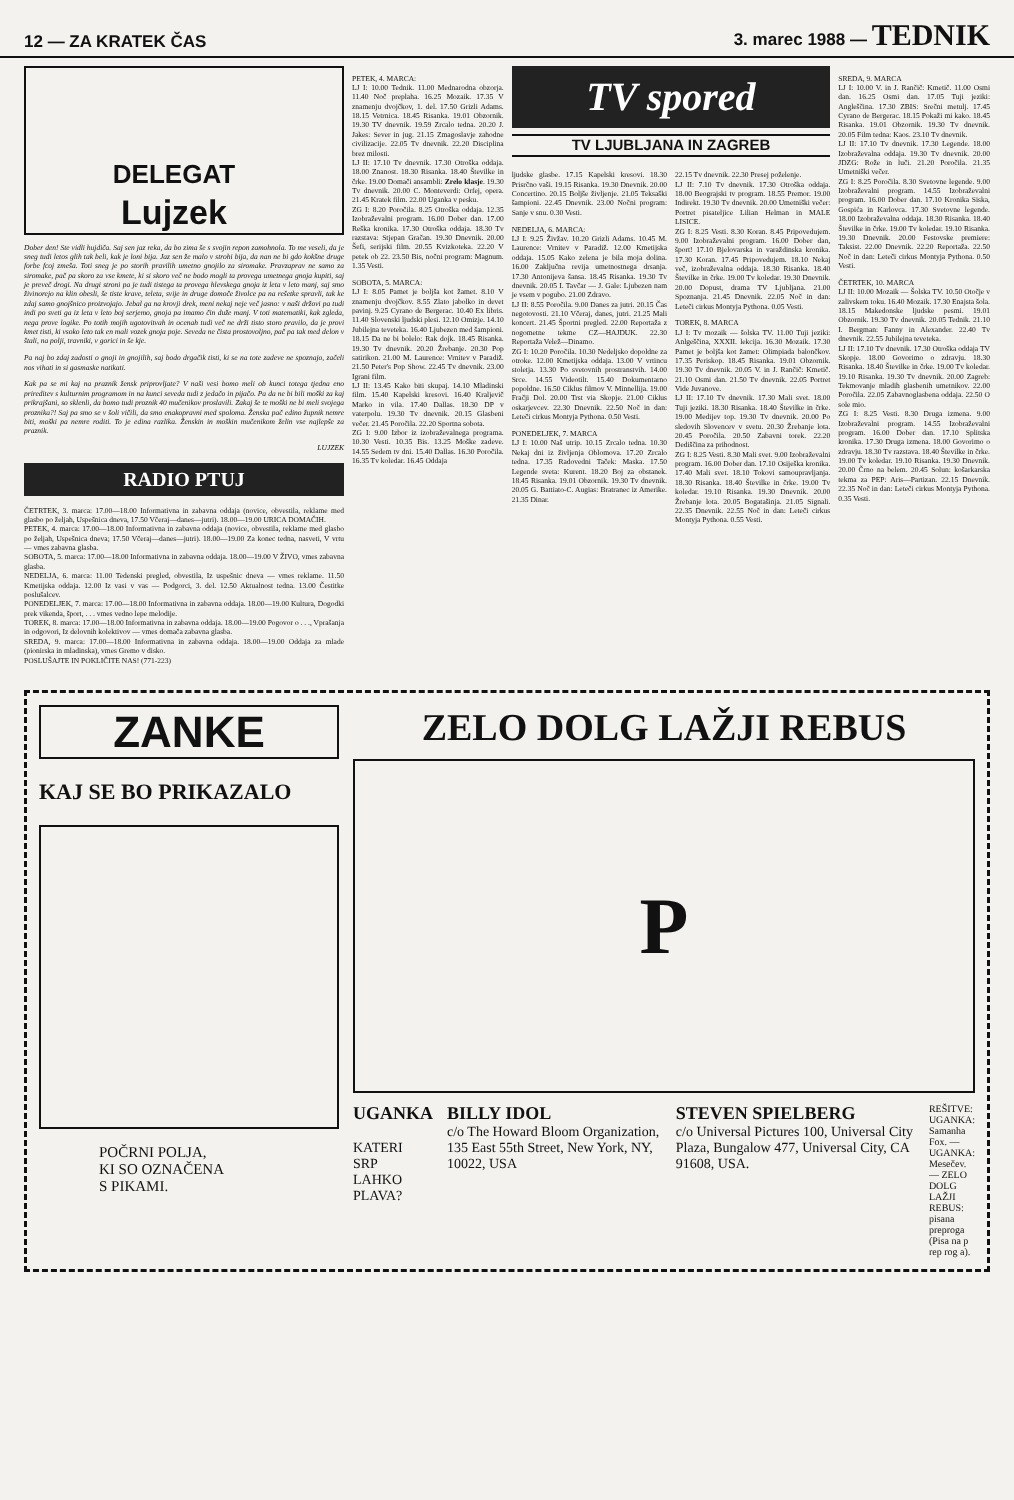12 — ZA KRATEK ČAS 3. marec 1988 — TEDNIK
DELEGAT
Lujzek
Dober den! Ste vidli hujdiča. Saj sen jaz reka, da bo zima še s svojin repon zamohnola. To me veseli, da je sneg tudi letos glih tak beli, kak je loni bija. Jaz sen že malo v strohi bija, da nan ne bi gdo kokšne druge forbe fcoj zmeša. Toti sneg je po storih pravilih umetno gnojilo za siromake. Pravzaprav ne samo za siromake, pač pa skoro za vse kmete, ki si skoro več ne bodo mogli ta provega umetnega gnoja kupiti, saj je preveč drogi. Na drugi stroni pa je tudi tistega ta provega hlevskega gnoja iz leta v leto manj, saj smo živinorejo na klin obesli, še tiste krave, teleta, svije in druge domoče živolce pa na rešetke spravli, tak ke zdaj samo gnojšnico proizvojajo. Jebal ga na krovji drek, meni nekaj neje več jasno: v naši držovi pa tudi indi po sveti ga iz leta v leto boj serjemo, gnoja pa imamo čin duže manj. V toti matematiki, kak zgleda, nega prove logike. Po totih mojih ugotovitvah in ocenah tudi več ne drži tisto storo pravilo, da je provi kmet tisti, ki vsoko leto tak en mali vozek gnoja poje. Seveda ne čista prostovoljno, pač pa tak med delon v štali, na polji, travniki, v gorici in še kje.
Pa naj bo zdaj zadosti o gnoji in gnojilih, saj bodo drgačik tisti, ki se na tote zadeve ne spoznajo, začeli nos vihati in si gasmaske natikati.
Kak pa se mi kaj na praznik žensk priprovljate? V naši vesi bomo meli ob kunci totega tjedna eno prireditev s kulturnim programom in na kunci seveda tudi z jedačo in pijačo. Pa da ne bi bili moški za kaj prikrajšani, so sklenli, da bomo tudi proznik 40 mučenikov proslavili. Zakaj še te moški ne bi meli svojega proznika?! Saj pa smo se v šoli vičili, da smo enakopravni med spoloma. Ženska pač edino župnik nemre biti, moški pa nemre roditi. To je edina razlika. Ženskin in moškin mučenikom želin vse najlepše za praznik.
LUJZEK
RADIO PTUJ
ČETRTEK, 3. marca: 17.00—18.00 Informativna in zabavna oddaja (novice, obvestila, reklame med glasbo po željah, Uspešnica dneva, 17.50 Včeraj—danes—jutri). 18.00—19.00 URICA DOMAČIH.
PETEK, 4. marca: 17.00—18.00 Informativna in zabavna oddaja (novice, obvestila, reklame med glasbo po željah, Uspešnica dneva; 17.50 Včeraj—danes—jutri). 18.00—19.00 Za konec tedna, nasveti, V vrtu — vmes zabavna glasba.
SOBOTA, 5. marca: 17.00—18.00 Informativna in zabavna oddaja. 18.00—19.00 V ŽIVO, vmes zabavna glasba.
NEDELJA, 6. marca: 11.00 Tedenski pregled, obvestila, Iz uspešnic dneva — vmes reklame. 11.50 Kmetijska oddaja. 12.00 Iz vasi v vas — Podgorci, 3. del. 12.50 Aktualnost tedna. 13.00 Čestitke poslušalcev.
PONEDELJEK, 7. marca: 17.00—18.00 Informativna in zabavna oddaja. 18.00—19.00 Kultura, Dogodki prek vikenda, šport, . . . vmes vedno lepe melodije.
TOREK, 8. marca: 17.00—18.00 Informativna in zabavna oddaja. 18.00—19.00 Pogovor o . . ., Vprašanja in odgovori, Iz delovnih kolektivov — vmes domača zabavna glasba.
SREDA, 9. marca: 17.00—18.00 Informativna in zabavna oddaja. 18.00—19.00 Oddaja za mlade (pionirska in mladinska), vmes Gremo v disko.
POSLUŠAJTE IN POKLIČITE NAS! (771-223)
PETEK, 4. MARCA:
LJ I: 10.00 Tednik. 11.00 Mednarodna obzorja. 11.40 Noč preplaha. 16.25 Mozaik. 17.35 V znamenju dvojčkov, 1. del. 17.50 Grizli Adams. 18.15 Vetrnica. 18.45 Risanka. 19.01 Obzornik. 19.30 TV dnevnik. 19.59 Zrcalo tedna. 20.20 J. Jakes: Sever in jug. 21.15 Zmagoslavje zahodne civilizacije. 22.05 Tv dnevnik. 22.20 Disciplina brez milosti.
LJ II: 17.10 Tv dnevnik. 17.30 Otroška oddaja. 18.00 Znanost. 18.30 Risanka. 18.40 Številke in črke. 19.00 Domači ansambli: Zrelo klasje. 19.30 Tv dnevnik. 20.00 C. Monteverdi: Orfej, opera. 21.45 Kratek film. 22.00 Uganka v pesku.
ZG I: 8.20 Poročila. 8.25 Otroška oddaja. 12.35 Izobraževalni program. 16.00 Dober dan. 17.00 Reška kronika. 17.30 Otroška oddaja. 18.30 Tv razstava: Stjepan Gračan. 19.30 Dnevnik. 20.00 Šefi, serijski film. 20.55 Kvizkoteka. 22.20 V petek ob 22. 23.50 Bis, nočni program: Magnum. 1.35 Vesti.
SOBOTA, 5. MARCA:
LJ I: 8.05 Pamet je boljša kot žamet. 8.10 V znamenju dvojčkov. 8.55 Zlato jabolko in devet pavinj. 9.25 Cyrano de Bergerac. 10.40 Ex libris. 11.40 Slovenski ljudski plesi. 12.10 Omizje. 14.10 Jubilejna teveteka. 16.40 Ljubezen med šampioni. 18.15 Da ne bi bolelo: Rak dojk. 18.45 Risanka. 19.30 Tv dnevnik. 20.20 Žrebanje. 20.30 Pop satirikon. 21.00 M. Laurence: Vrnitev v Paradiž. 21.50 Peter's Pop Show. 22.45 Tv dnevnik. 23.00 Igrani film.
LJ II: 13.45 Kako biti skupaj. 14.10 Mladinski film. 15.40 Kapelski kresovi. 16.40 Kraljevič Marko in vila. 17.40 Dallas. 18.30 DP v vaterpolu. 19.30 Tv dnevnik. 20.15 Glasbeni večer. 21.45 Poročila. 22.20 Sportna sobota.
ZG I: 9.00 Izbor iz izobraževalnega programa. 10.30 Vesti. 10.35 Bis. 13.25 Moške zadeve. 14.55 Sedem tv dni. 15.40 Dallas. 16.30 Poročila. 16.35 Tv koledar. 16.45 Oddaja
TV spored
TV LJUBLJANA IN ZAGREB
ljudske glasbe. 17.15 Kapelski kresovi. 18.30 Prisrčno vaši. 19.15 Risanka. 19.30 Dnevnik. 20.00 Concertino. 20.15 Boljše življenje. 21.05 Teksaški šampioni. 22.45 Dnevnik. 23.00 Nočni program: Sanje v snu. 0.30 Vesti.
NEDELJA, 6. MARCA:
LJ I: 9.25 Živžav. 10.20 Grizli Adams. 10.45 M. Laurence: Vrnitev v Paradiž. 12.00 Kmetijska oddaja. 15.05 Kako zelena je bila moja dolina. 16.00 Zaključna revija umetnostnega drsanja. 17.30 Antonijeva šansa. 18.45 Risanka. 19.30 Tv dnevnik. 20.05 I. Tavčar — J. Gale: Ljubezen nam je vsem v pogubo. 21.00 Zdravo.
LJ II: 8.55 Poročila. 9.00 Danes za jutri. 20.15 Čas negotovosti. 21.10 Včeraj, danes, jutri. 21.25 Mali koncert. 21.45 Športni pregled. 22.00 Reportaža z nogometne tekme CZ—HAJDUK. 22.30 Reportaža Velež—Dinamo.
ZG I: 10.20 Poročila. 10.30 Nedeljsko dopoldne za otroke. 12.00 Kmetijska oddaja. 13.00 V vrtincu stoletja. 13.30 Po svetovnih prostranstvih. 14.00 Srce. 14.55 Videotilt. 15.40 Dokumentarno popoldne. 16.50 Ciklus filmov V. Minnellija. 19.00 Fračji Dol. 20.00 Trst via Skopje. 21.00 Ciklus oskarjevcev. 22.30 Dnevnik. 22.50 Noč in dan: Leteči cirkus Montyja Pythona. 0.50 Vesti.
PONEDELJEK, 7. MARCA
LJ I: 10.00 Naš utrip. 10.15 Zrcalo tedna. 10.30 Nekaj dni iz življenja Oblomova. 17.20 Zrcalo tedna. 17.35 Radovedni Taček: Maska. 17.50 Legende sveta: Kurent. 18.20 Boj za obstanek. 18.45 Risanka. 19.01 Obzornik. 19.30 Tv dnevnik. 20.05 G. Battiato-C. Augias: Bratranec iz Amerike. 21.35 Dinar.
22.15 Tv dnevnik. 22.30 Presej poželenje.
LJ II: 7.10 Tv dnevnik. 17.30 Otroška oddaja. 18.00 Beograjski tv program. 18.55 Premor. 19.00 Indirekt. 19.30 Tv dnevnik. 20.00 Umetniški večer: Portret pisateljice Lilian Helman in MALE LISICE.
ZG I: 8.25 Vesti. 8.30 Koran. 8.45 Pripovedujem. 9.00 Izobraževalni program. 16.00 Dober dan, šport! 17.10 Bjelovarska in varaždinska kronika. 17.30 Koran. 17.45 Pripovedujem. 18.10 Nekaj več, izobraževalna oddaja. 18.30 Risanka. 18.40 Številke in črke. 19.00 Tv koledar. 19.30 Dnevnik. 20.00 Dopust, drama TV Ljubljana. 21.00 Spoznanja. 21.45 Dnevnik. 22.05 Noč in dan: Leteči cirkus Montyja Pythona. 0.05 Vesti.
TOREK, 8. MARCA
LJ I: Tv mozaik — šolska TV. 11.00 Tuji jeziki: Anlgeščina, XXXII. lekcija. 16.30 Mozaik. 17.30 Pamet je boljša kot žamet: Olimpiada balončkov. 17.35 Periskop. 18.45 Risanka. 19.01 Obzornik. 19.30 Tv dnevnik. 20.05 V. in J. Rančič: Kmetič. 21.10 Osmi dan. 21.50 Tv dnevnik. 22.05 Portret Vide Juvanove.
LJ II: 17.10 Tv dnevnik. 17.30 Mali svet. 18.00 Tuji jeziki. 18.30 Risanka. 18.40 Številke in črke. 19.00 Medijev top. 19.30 Tv dnevnik. 20.00 Po sledovih Slovencev v svetu. 20.30 Žrebanje lota. 20.45 Poročila. 20.50 Zabavni torek. 22.20 Dediščina za prihodnost.
ZG I: 8.25 Vesti. 8.30 Mali svet. 9.00 Izobraževalni program. 16.00 Dober dan. 17.10 Osiješka kronika. 17.40 Mali svet. 18.10 Tokovi samoupravljanja. 18.30 Risanka. 18.40 Številke in črke. 19.00 Tv koledar. 19.10 Risanka. 19.30 Dnevnik. 20.00 Žrebanje lota. 20.05 Bogatašinja. 21.05 Signali. 22.35 Dnevnik. 22.55 Noč in dan: Leteči cirkus Montyja Pythona. 0.55 Vesti.
SREDA, 9. MARCA
LJ I: 10.00 V. in J. Rančič: Kmetič. 11.00 Osmi dan. 16.25 Osmi dan. 17.05 Tuji jeziki: Angleščina. 17.30 ZBIS: Srečni metulj. 17.45 Cyrano de Bergerac. 18.15 Pokaži mi kako. 18.45 Risanka. 19.01 Obzornik. 19.30 Tv dnevnik. 20.05 Film tedna: Kaos. 23.10 Tv dnevnik.
LJ II: 17.10 Tv dnevnik. 17.30 Legende. 18.00 Izobraževalna oddaja. 19.30 Tv dnevnik. 20.00 JDZG: Rože in luči. 21.20 Poročila. 21.35 Umetniški večer.
ZG I: 8.25 Poročila. 8.30 Svetovne legende. 9.00 Izobraževalni program. 14.55 Izobraževalni program. 16.00 Dober dan. 17.10 Kronika Siska, Gospića in Karlovca. 17.30 Svetovne legende. 18.00 Izobraževalna oddaja. 18.30 Risanka. 18.40 Številke in črke. 19.00 Tv koledar. 19.10 Risanka. 19.30 Dnevnik. 20.00 Festovske premiere: Taksist. 22.00 Dnevnik. 22.20 Reportaža. 22.50 Noč in dan: Leteči cirkus Montyja Pythona. 0.50 Vesti.
ČETRTEK, 10. MARCA
LJ II: 10.00 Mozaik — Šolska TV. 10.50 Otočje v zalivskem toku. 16.40 Mozaik. 17.30 Enajsta šola. 18.15 Makedonske ljudske pesmi. 19.01 Obzornik. 19.30 Tv dnevnik. 20.05 Tednik. 21.10 I. Bergman: Fanny in Alexander. 22.40 Tv dnevnik. 22.55 Jubilejna teveteka.
LJ II: 17.10 Tv dnevnik. 17.30 Otroška oddaja TV Skopje. 18.00 Govorimo o zdravju. 18.30 Risanka. 18.40 Številke in črke. 19.00 Tv koledar. 19.10 Risanka. 19.30 Tv dnevnik. 20.00 Zagreb: Tekmovanje mladih glasbenih umetnikov. 22.00 Poročila. 22.05 Zabavnoglasbena oddaja. 22.50 O sole mio.
ZG I: 8.25 Vesti. 8.30 Druga izmena. 9.00 Izobraževalni program. 14.55 Izobraževalni program. 16.00 Dober dan. 17.10 Splitska kronika. 17.30 Druga izmena. 18.00 Govorimo o zdravju. 18.30 Tv razstava. 18.40 Številke in črke. 19.00 Tv koledar. 19.10 Risanka. 19.30 Dnevnik. 20.00 Črno na belem. 20.45 Solun: košarkarska tekma za PEP: Aris—Partizan. 22.15 Dnevnik. 22.35 Noč in dan: Leteči cirkus Montyja Pythona. 0.35 Vesti.
ZANKE
KAJ SE BO PRIKAZALO
POČRNI POLJA,
KI SO OZNAČENA
S PIKAMI.
ZELO DOLG LAŽJI REBUS
P
UGANKA
KATERI
SRP
LAHKO
PLAVA?
BILLY IDOL
c/o The Howard Bloom Organization, 135 East 55th Street, New York, NY, 10022, USA
STEVEN SPIELBERG
c/o Universal Pictures 100, Universal City Plaza, Bungalow 477, Universal City, CA 91608, USA.
REŠITVE: UGANKA: Samanha Fox. — UGANKA: Mesečev. — ZELO DOLG LAŽJI REBUS: pisana preproga (Pisa na p rep rog a).